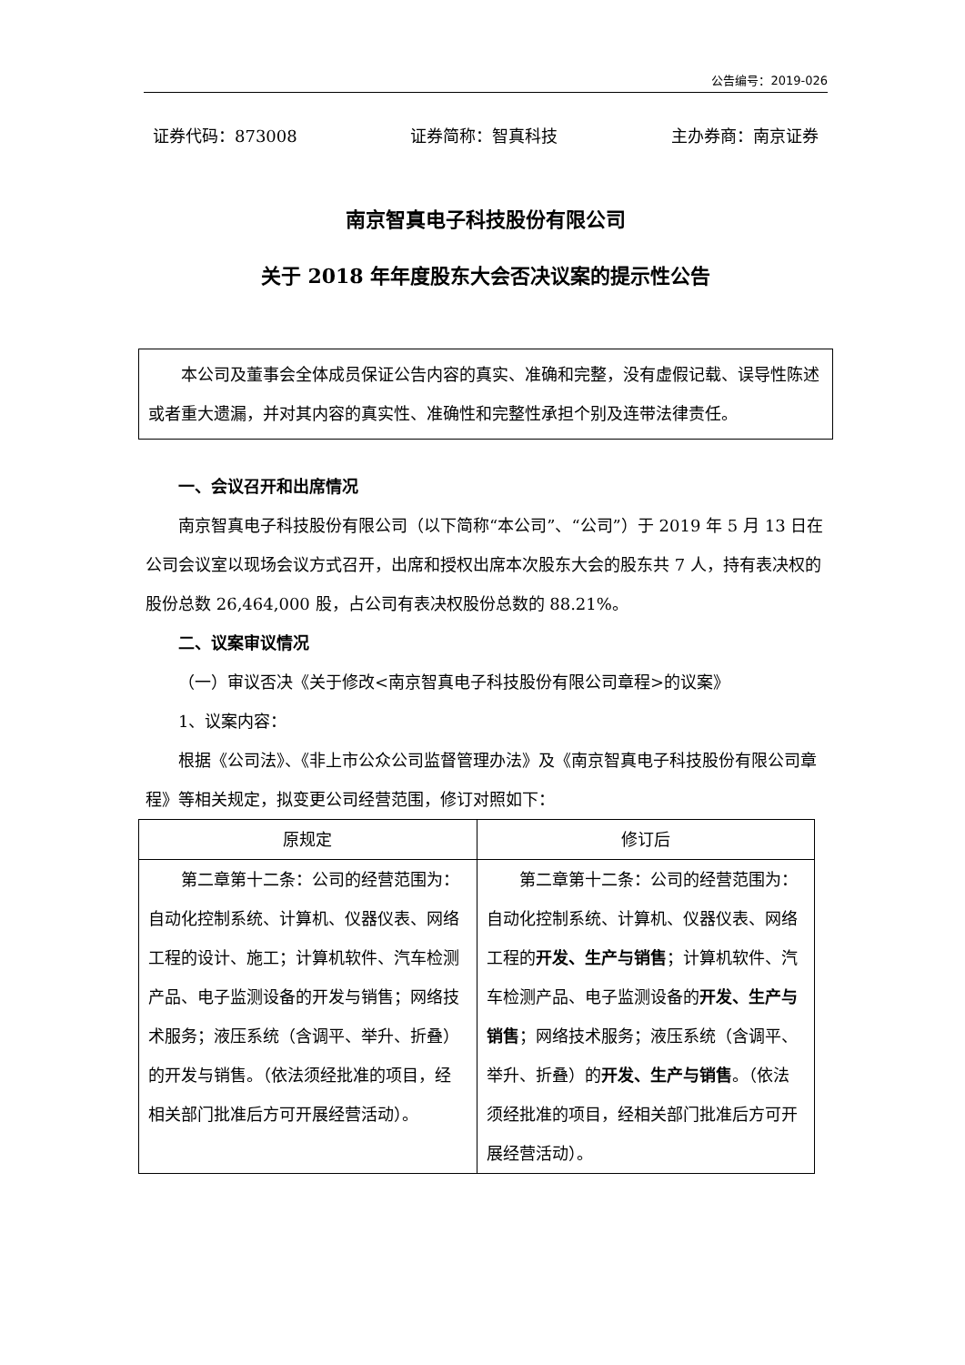公告编号：2019-026
证券代码：873008 证券简称：智真科技 主办券商：南京证券
南京智真电子科技股份有限公司
关于 2018 年年度股东大会否决议案的提示性公告
本公司及董事会全体成员保证公告内容的真实、准确和完整，没有虚假记载、误导性陈述或者重大遗漏，并对其内容的真实性、准确性和完整性承担个别及连带法律责任。
一、会议召开和出席情况
南京智真电子科技股份有限公司（以下简称“本公司”、“公司”）于 2019 年 5 月 13 日在公司会议室以现场会议方式召开，出席和授权出席本次股东大会的股东共 7 人，持有表决权的股份总数 26,464,000 股，占公司有表决权股份总数的 88.21%。
二、议案审议情况
（一）审议否决《关于修改<南京智真电子科技股份有限公司章程>的议案》
1、议案内容：
根据《公司法》、《非上市公众公司监督管理办法》及《南京智真电子科技股份有限公司章程》等相关规定，拟变更公司经营范围，修订对照如下：
| 原规定 | 修订后 |
| --- | --- |
| 第二章第十二条：公司的经营范围为：自动化控制系统、计算机、仪器仪表、网络工程的设计、施工；计算机软件、汽车检测产品、电子监测设备的开发与销售；网络技术服务；液压系统（含调平、举升、折叠）的开发与销售。（依法须经批准的项目，经相关部门批准后方可开展经营活动）。 | 第二章第十二条：公司的经营范围为：自动化控制系统、计算机、仪器仪表、网络工程的 开发、生产与销售 ；计算机软件、汽车检测产品、电子监测设备的 开发、生产与销售 ；网络技术服务；液压系统（含调平、举升、折叠）的 开发、生产与销售 。（依法须经批准的项目，经相关部门批准后方可开展经营活动）。 |